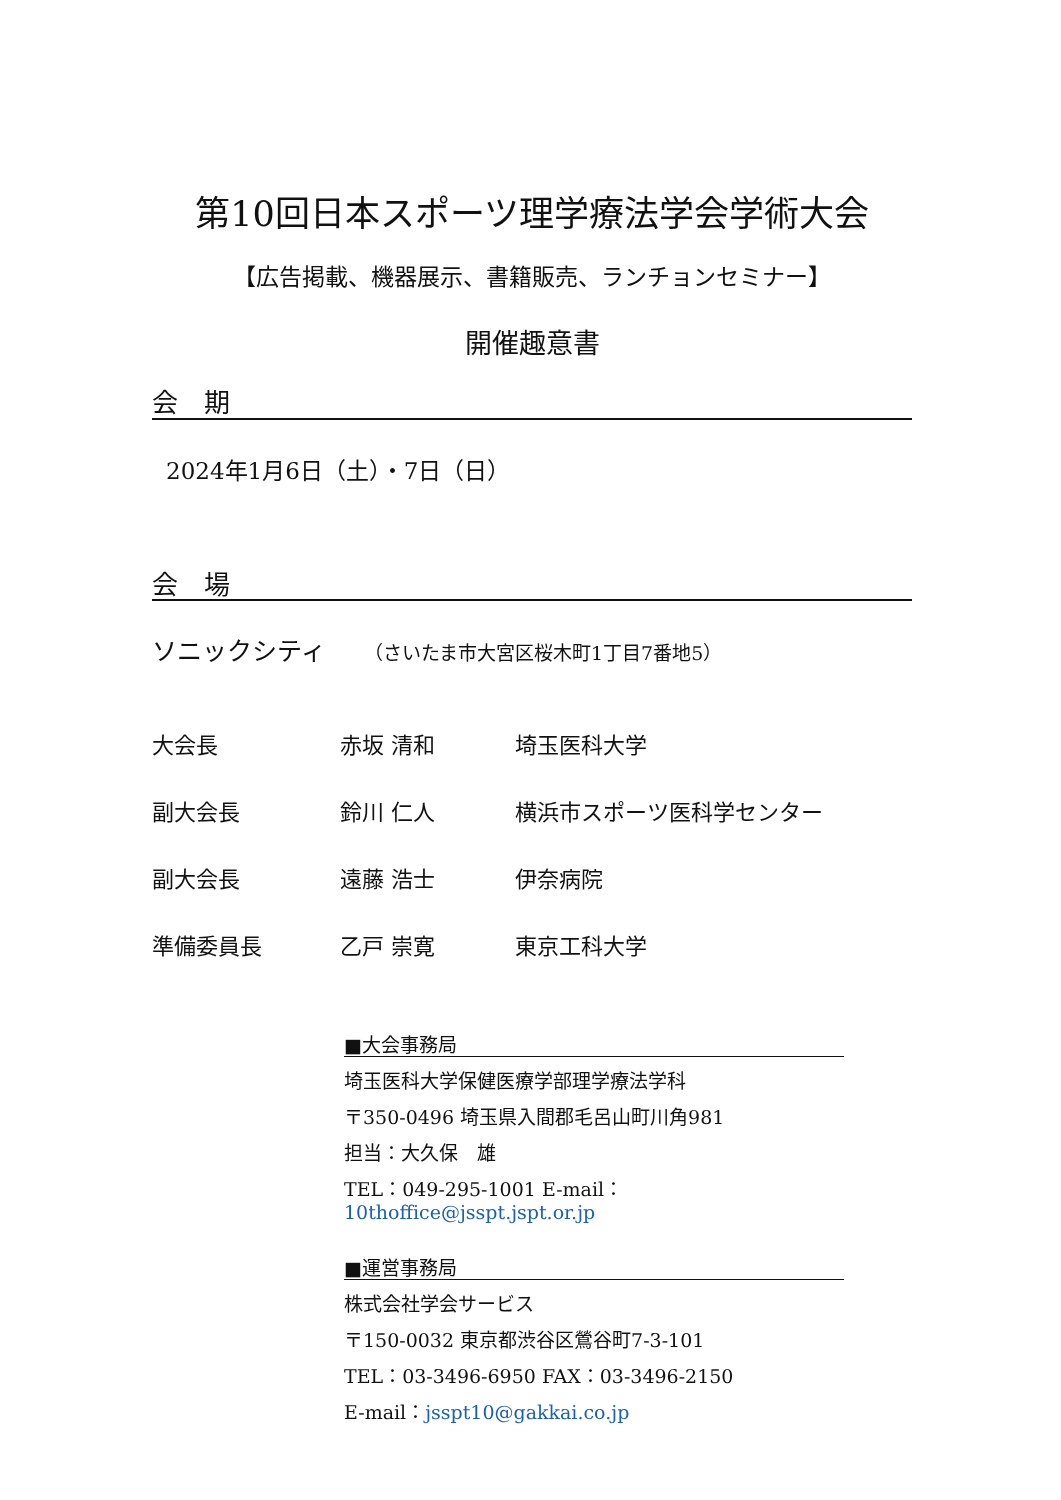第10回日本スポーツ理学療法学会学術大会
【広告掲載、機器展示、書籍販売、ランチョンセミナー】
開催趣意書
会　期
2024年1月6日（土）・7日（日）
会　場
ソニックシティ （さいたま市大宮区桜木町1丁目7番地5）
| 大会長 | 赤坂 清和 | 埼玉医科大学 |
| 副大会長 | 鈴川 仁人 | 横浜市スポーツ医科学センター |
| 副大会長 | 遠藤 浩士 | 伊奈病院 |
| 準備委員長 | 乙戸 崇寛 | 東京工科大学 |
■大会事務局
埼玉医科大学保健医療学部理学療法学科
〒350-0496 埼玉県入間郡毛呂山町川角981
担当：大久保　雄
TEL：049-295-1001 E-mail：10thoffice@jsspt.jspt.or.jp
■運営事務局
株式会社学会サービス
〒150-0032 東京都渋谷区鶯谷町7-3-101
TEL：03-3496-6950 FAX：03-3496-2150
E-mail：jsspt10@gakkai.co.jp